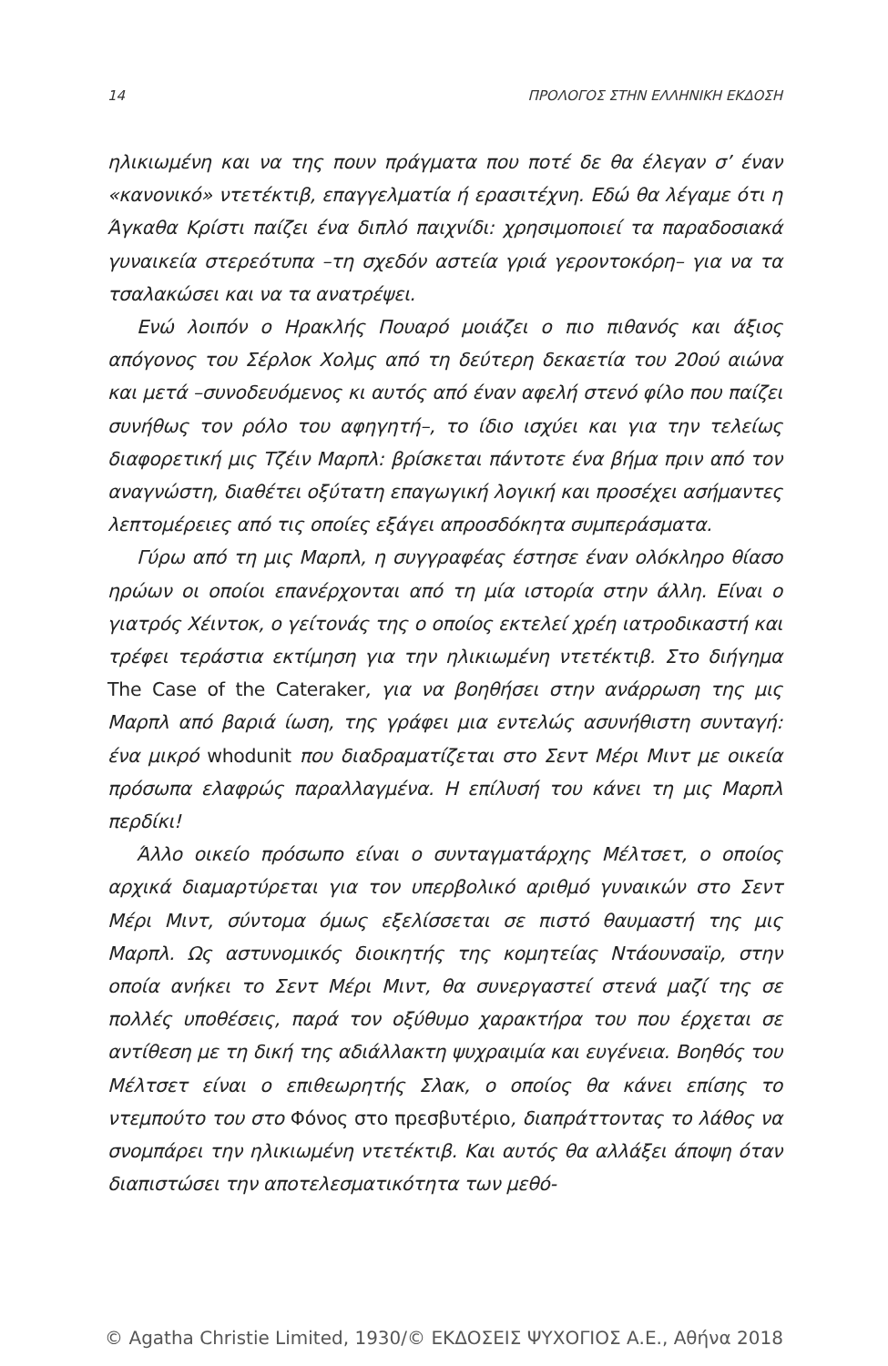14 ΠΡΟΛΟΓΟΣ ΣΤΗΝ ΕΛΛΗΝΙΚΗ ΕΚΔΟΣΗ
ηλικιωμένη και να της πουν πράγματα που ποτέ δε θα έλεγαν σ’ έναν «κανονικό» ντετέκτιβ, επαγγελματία ή ερασιτέχνη. Εδώ θα λέγαμε ότι η Άγκαθα Κρίστι παίζει ένα διπλό παιχνίδι: χρησιμοποιεί τα παραδοσιακά γυναικεία στερεότυπα –τη σχεδόν αστεία γριά γεροντοκόρη– για να τα τσαλακώσει και να τα ανατρέψει.
Ενώ λοιπόν ο Ηρακλής Πουαρό μοιάζει ο πιο πιθανός και άξιος απόγονος του Σέρλοκ Χολμς από τη δεύτερη δεκαετία του 20ού αιώνα και μετά –συνοδευόμενος κι αυτός από έναν αφελή στενό φίλο που παίζει συνήθως τον ρόλο του αφηγητή–, το ίδιο ισχύει και για την τελείως διαφορετική μις Τζέιν Μαρπλ: βρίσκεται πάντοτε ένα βήμα πριν από τον αναγνώστη, διαθέτει οξύτατη επαγωγική λογική και προσέχει ασήμαντες λεπτομέρειες από τις οποίες εξάγει απροσδόκητα συμπεράσματα.
Γύρω από τη μις Μαρπλ, η συγγραφέας έστησε έναν ολόκληρο θίασο ηρώων οι οποίοι επανέρχονται από τη μία ιστορία στην άλλη. Είναι ο γιατρός Χέιντοκ, ο γείτονάς της ο οποίος εκτελεί χρέη ιατροδικαστή και τρέφει τεράστια εκτίμηση για την ηλικιωμένη ντετέκτιβ. Στο διήγημα The Case of the Cateraker, για να βοηθήσει στην ανάρρωση της μις Μαρπλ από βαριά ίωση, της γράφει μια εντελώς ασυνήθιστη συνταγή: ένα μικρό whodunit που διαδραματίζεται στο Σεντ Μέρι Μιντ με οικεία πρόσωπα ελαφρώς παραλλαγμένα. Η επίλυσή του κάνει τη μις Μαρπλ περδίκι!
Άλλο οικείο πρόσωπο είναι ο συνταγματάρχης Μέλτσετ, ο οποίος αρχικά διαμαρτύρεται για τον υπερβολικό αριθμό γυναικών στο Σεντ Μέρι Μιντ, σύντομα όμως εξελίσσεται σε πιστό θαυμαστή της μις Μαρπλ. Ως αστυνομικός διοικητής της κομητείας Ντάουνσαϊρ, στην οποία ανήκει το Σεντ Μέρι Μιντ, θα συνεργαστεί στενά μαζί της σε πολλές υποθέσεις, παρά τον οξύθυμο χαρακτήρα του που έρχεται σε αντίθεση με τη δική της αδιάλλακτη ψυχραιμία και ευγένεια. Βοηθός του Μέλτσετ είναι ο επιθεωρητής Σλακ, ο οποίος θα κάνει επίσης το ντεμπούτο του στο Φόνος στο πρεσβυτέριο, διαπράττοντας το λάθος να σνομπάρει την ηλικιωμένη ντετέκτιβ. Και αυτός θα αλλάξει άποψη όταν διαπιστώσει την αποτελεσματικότητα των μεθό-
© Agatha Christie Limited, 1930/© ΕΚΔΟΣΕΙΣ ΨΥΧΟΓΙΟΣ Α.Ε., Αθήνα 2018